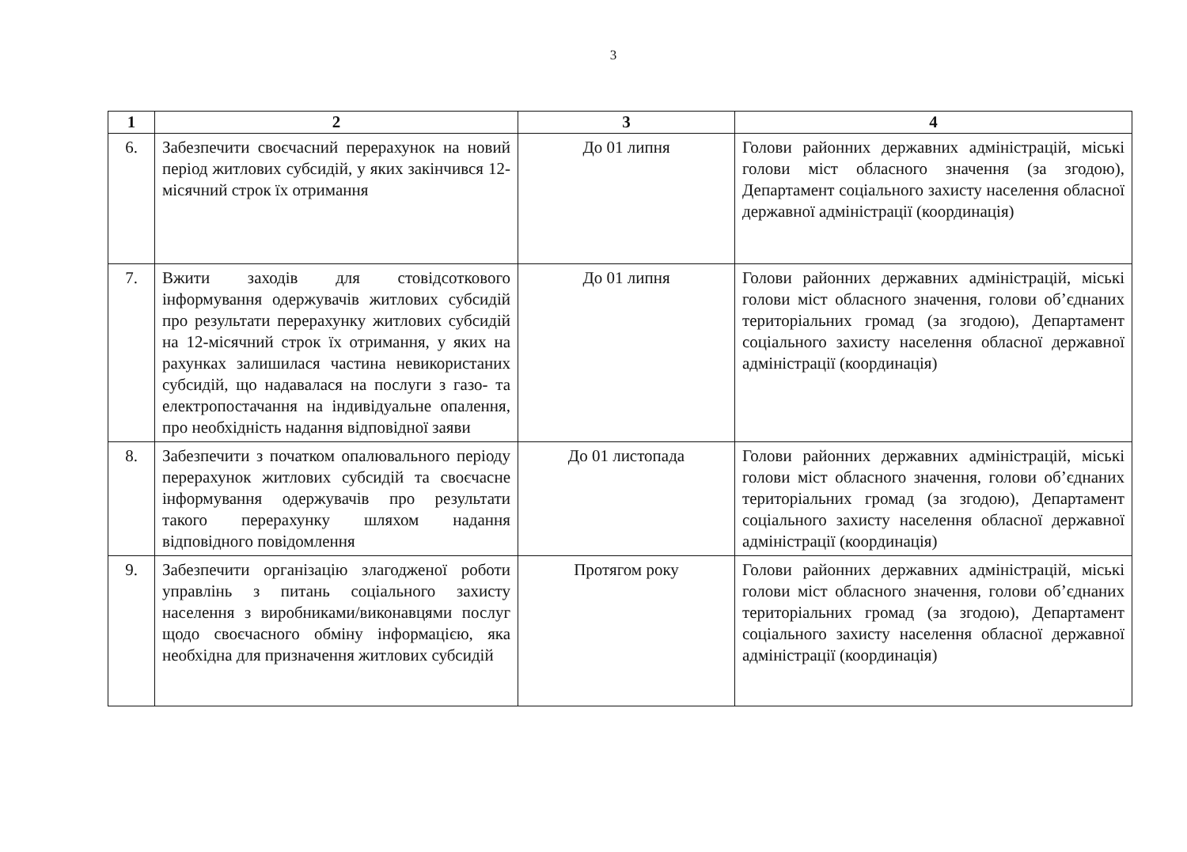3
| 1 | 2 | 3 | 4 |
| --- | --- | --- | --- |
| 6. | Забезпечити своєчасний перерахунок на новий період житлових субсидій, у яких закінчився 12-місячний строк їх отримання | До 01 липня | Голови районних державних адміністрацій, міські голови міст обласного значення (за згодою), Департамент соціального захисту населення обласної державної адміністрації (координація) |
| 7. | Вжити заходів для стовідсоткового інформування одержувачів житлових субсидій про результати перерахунку житлових субсидій на 12-місячний строк їх отримання, у яких на рахунках залишилася частина невикористаних субсидій, що надавалася на послуги з газо- та електропостачання на індивідуальне опалення, про необхідність надання відповідної заяви | До 01 липня | Голови районних державних адміністрацій, міські голови міст обласного значення, голови об’єднаних територіальних громад (за згодою), Департамент соціального захисту населення обласної державної адміністрації (координація) |
| 8. | Забезпечити з початком опалювального періоду перерахунок житлових субсидій та своєчасне інформування одержувачів про результати такого перерахунку шляхом надання відповідного повідомлення | До 01 листопада | Голови районних державних адміністрацій, міські голови міст обласного значення, голови об’єднаних територіальних громад (за згодою), Департамент соціального захисту населення обласної державної адміністрації (координація) |
| 9. | Забезпечити організацію злагодженої роботи управлінь з питань соціального захисту населення з виробниками/виконавцями послуг щодо своєчасного обміну інформацією, яка необхідна для призначення житлових субсидій | Протягом року | Голови районних державних адміністрацій, міські голови міст обласного значення, голови об’єднаних територіальних громад (за згодою), Департамент соціального захисту населення обласної державної адміністрації (координація) |